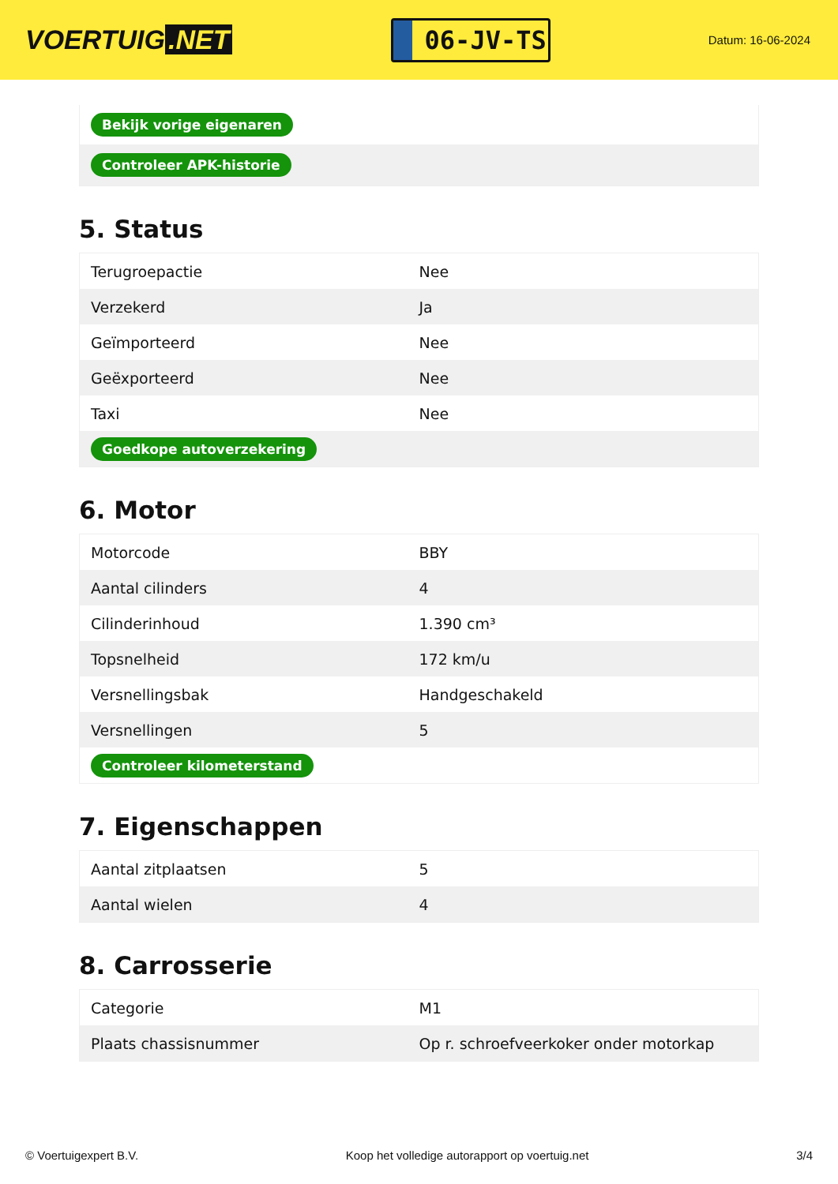VOERTUIG.NET
06-JV-TS
Datum: 16-06-2024
| Bekijk vorige eigenaren |
| Controleer APK-historie |
5. Status
| Terugroepactie | Nee |
| Verzekerd | Ja |
| Geïmporteerd | Nee |
| Geëxporteerd | Nee |
| Taxi | Nee |
| Goedkope autoverzekering | |
6. Motor
| Motorcode | BBY |
| Aantal cilinders | 4 |
| Cilinderinhoud | 1.390 cm³ |
| Topsnelheid | 172 km/u |
| Versnellingsbak | Handgeschakeld |
| Versnellingen | 5 |
| Controleer kilometerstand | |
7. Eigenschappen
| Aantal zitplaatsen | 5 |
| Aantal wielen | 4 |
8. Carrosserie
| Categorie | M1 |
| Plaats chassisnummer | Op r. schroefveerkoker onder motorkap |
© Voertuigexpert B.V. Koop het volledige autorapport op voertuig.net 3/4